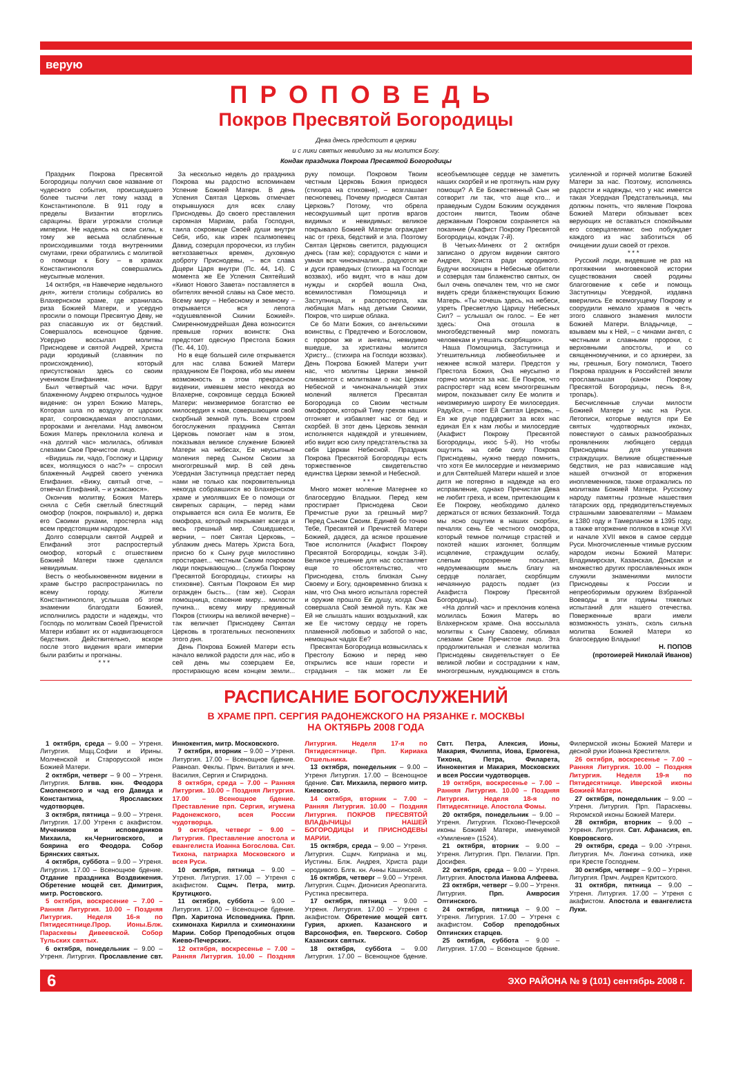верую
ПРОПОВЕДЬ
Покров Пресвятой Богородицы
Дева днесь предстоит в церкви
и с лики святых невидимо за ны молится Богу.
Кондак праздника Покрова Пресвятой Богородицы
Праздник Покрова Пресвятой Богородицы получил свое название от чудесного события, происшедшего более тысячи лет тому назад в Константинополе. В 911 году в пределы Византии вторглись сарацины. Враги угрожали столице империи. Не надеясь на свои силы, к тому же весьма ослабленные происходившими тогда внутренними смутами, греки обратились с молитвой о помощи к Богу – в храмах Константинополя совершались неусыпные моления.
14 октября, «в Навечерие недельного дня», жители столицы собрались во Влахернском храме, где хранилась риза Божией Матери, и усердно просили о помощи Пресвятую Деву, не раз спасавшую их от бедствий. Совершалось всенощное бдение. Усердно воссылал молитвы Приснодеве и святой Андрей, Христа ради юродивый (славянин по происхождению), который присутствовал здесь со своим учеником Епифанием.
Был четвертый час ночи. Вдруг блаженному Андрею открылось чудное видение: он узрел Божию Матерь, Которая шла по воздуху от царских врат, сопровождаемая апостолами, пророками и ангелами. Над амвоном Божия Матерь преклонила колена и «на долгий час» молилась, обливая слезами Свое Пречистое лицо.
«Видишь ли, чадо, Госпожу и Царицу всех, молящуюся о нас?» – спросил блаженный Андрей своего ученика Епифания. «Вижу, святый отче, – отвечал Епифаний, – и ужасаюся».
Окончив молитву, Божия Матерь сняла с Себя светлый блестящий омофор (покров, покрывало) и, держа его Своими руками, простерла над всем предстоящим народом.
Долго созерцали святой Андрей и Епифаний этот распростертый омофор, который с отшествием Божией Матери также сделался невидимым.
Весть о необыкновенном видении в храме быстро распространилась по всему городу. Жители Константинополя, услышав об этом знамении благодати Божией, исполнились радости и надежды, что Господь по молитвам Своей Пречистой Матери избавит их от надвигающегося бедствия. Действительно, вскоре после этого видения враги империи были разбиты и прогнаны.
* * *
За несколько недель до праздника Покрова мы радостно вспоминаем Успение Божией Матери. В день Успения Святая Церковь отмечает открывшуюся для всех славу Приснодевы. До своего преставления скромная Мариам, раба Господня, таила сокровище Своей души внутри Себя, ибо, как изрек псалмопевец Давид, созерцая пророчески, из глубин ветхозаветных времен, духовную доброту Приснодевы, – вся слава Дщери Царя внутри (Пс. 44, 14). С момента же Ее Успения Святейший «Кивот Нового Завета» поставляется в обителях вечной славы на Свое место. Всему миру – Небесному и земному – открывается вся лепота «одушевленной Скинии Божией». Смиренномудрейшая Дева возносится превыше горних воинств: Она предстоит одесную Престола Божия (Пс. 44, 10).
Но в еще большей силе открывается для нас слава Божией Матери праздником Ее Покрова, ибо мы имеем возможность в этом прекрасном видении, имевшем место некогда во Влахерне, сокровище сердца Божией Матери: неизмеримое богатство ее милосердия к нам, совершающим свой скорбный земной путь. Всем строем богослужения праздника Святая Церковь помогает нам в этом, показывая великое служение Божией Матери на небесах, Ее неусыпные моления перед Сыном Своим за многогрешный мир. В сей день Усердная Заступница предстает перед нами не только как покровительница некогда собравшихся во Влахернском храме и умолявших Ее о помощи от свирепых сарацин, – перед нами открывается вся сила Ее молитв, Ее омофора, который покрывает всегда и весь грешный мир. Сошедшееся, вернии, – поет Святая Церковь, – ублажим днесь Матерь Христа Бога, присно бо к Сыну руце милостивно простирает... честным Своим покровом люди покрывающую... (служба Покрову Пресвятой Богородицы, стихиры на стиховне). Святым Покровом Ея мир огражден бысть... (там же). Скорая помощница, спасение миру... милости пучина... всему миру предивный Покров (стихиры на великой вечерне) – так величает Приснодеву Святая Церковь в трогательных песнопениях этого дня.
День Покрова Божией Матери есть начало великой радости для нас, ибо в сей день мы созерцаем Ее, простирающую всем концем земли... руку помощи. Покровом Твоим честным Церковь Божия приодеся (стихира на стиховне), – возглашает песнопевец. Почему приодеся Святая Церковь? Потому, что обрела несокрушимый щит против врагов видимых и невидимых: великое покрывало Божией Матери ограждает нас от греха, бедствий и зла. Поэтому Святая Церковь светится, радующися днесь (там же); сорадуются с нами и умная вся чиноначалия... радуются же и дуси праведных (стихира на Господи воззвах), ибо видят, что в наш дом нужды и скорбей вошла Она, всемилостивая Помощница и Заступница, и распростерла, как любящая Мать над детьми Своими, Покров, что ширше облака.
Се бо Мати Божия, со ангельскими воинствы, с Предтечею и Богословом, с пророки же и ангелы, невидимо вшедше, за христианы молится Христу... (стихира на Господи воззвах). День Покрова Божией Матери учит нас, что молитвы Церкви земной сливаются с молитвами о нас Церкви Небесной и чиноначальницей этих молений является Пресвятая Богородица со Своим честным омофором, который Тиму грехов наших отгоняет и избавляет нас от бед и скорбей. В этот день Церковь земная исполняется надеждой и утешением, ибо видит всю силу предстательства за себя Церкви Небесной. Праздник Покрова Пресвятой Богородицы есть торжественное свидетельство единства Церкви земной и Небесной.
* * *
Много может моление Матернее ко благосердию Владыки. Перед кем простирает Приснодева Свои Пречистые руки за грешный мир? Перед Сыном Своим. Единей бо точию Тебе, Пресвятей и Пречистей Матери Божией, дадеся, да всякое прошение Твое исполнится (Акафист Покрову Пресвятой Богородицы, кондак 3-й). Великое утешение для нас составляет еще то обстоятельство, что Приснодева, столь близкая Сыну Своему и Богу, одновременно близка к нам, что Она много испытала горестей и оружие прошло Ее душу, когда Она совершала Свой земной путь. Как же Ей не слышать наших воздыханий, как же Ее чистому сердцу не гореть пламенной любовью и заботой о нас, немощных чадах Ее?
Пресвятая Богородица возвысилась к Престолу Божию и перед нею открылись все наши горести и страдания – так может ли Ее всеобъемлющее сердце не заметить наших скорбей и не протянуть нам руку помощи? А Ее Божественный Сын не сотворит ли так, что аще кто... и праведным Судом Божиим осуждения достоин явится, Твоим обаче державным Покровом сохраняется на покаяние (Акафист Покрову Пресвятой Богородицы, кондак 7-й).
В Четьих-Минеях от 2 октября записано о другом видении святого Андрея, Христа ради юродивого. Будучи восхищен в Небесные обители и созерцая там блаженство святых, он был очень опечален тем, что не смог видеть среди блаженствующих Божию Матерь. «Ты хочешь здесь, на небеси, узреть Пресветлую Царицу Небесных Сил? – услышал он голос. – Ее нет здесь: Она отошла в многобедственный мир помогать человекам и утешать скорбящих».
Наша Помощница, Заступница и Утешительница любвеобильнее и нежнее всякой матери. Предстоя у Престола Божия, Она неусыпно и горячо молится за нас. Ее Покров, что распростерт над всем многогрешным миром, показывает силу Ее молитв и неизмеримую широту Ее милосердия. Радуйся, – поет Ей Святая Церковь, – Ея же руце поддержит за всех нас единая Ея к нам любы и милосердие (Акафист Покрову Пресвятой Богородицы, икос 5-й). Но чтобы ощутить на себе силу Покрова Приснодевы, нужно твердо помнить, что хотя Ее милосердие и неизмеримо и для Святейшей Матери нашей и злое дитя не потеряно в надежде на его исправление, однако Пречистая Дева не любит греха, и всем, притекающим к Ее Покрову, необходимо далеко держаться от всяких беззаконий. Тогда мы ясно ощутим в наших скорбях, печалях сень Ее честного омофора, который темное полчище страстей и похотей наших изгоняет, болящим исцеление, страждущим ослабу, слепым прозрение посылает, недоумевающим мысль благу на сердце полагает, скорбящим нечаянную радость подает (из Акафиста Покрову Пресвятой Богородицы).
«На долгий час» и преклонив колена молилась Божия Матерь во Влахернском храме. Она воссылала молитвы к Сыну Сваоему, обливая слезами Свое Пречистое лицо. Эта продолжительная и слезная молитва Приснодевы свидетельствует о Ее великой любви и сострадании к нам, многогрешным, нуждающимся в столь усиленной и горячей молитве Божией Матери за нас. Поэтому, исполняясь радости и надежды, что у нас имеется такая Усердная Предстательница, мы должны понять, что явление Покрова Божией Матери обязывает всех верующих не оставаться спокойными его созерцателями: оно побуждает каждого из нас заботиться об очищении души своей от грехов.
* * *
Русский люди, видевшие не раз на протяжении многовековой истории существования своей родины благоговение к себе и помощь Заступницы Усердной, издавна вверились Ее всемогущему Покрову и соорудили немало храмов в честь этого славного знамения милости Божией Матери. Владычице, – взываем мы к Ней, – с чинами ангел, с честными и славными пророки, с верховными апостолы, и со священномученики, и со архиереи, за ны, грешныя, Богу помолися, Твоего Покрова праздник в Российстей земли прославльшая (канон Покрову Пресвятой Богородицы, песнь 8-я, тропарь).
Бесчисленные случаи милости Божией Матери у нас на Руси. Летописи, которые ведутся при Ее святых чудотворных иконах, повествуют о самых разнообразных проявлениях любящего сердца Приснодевы для утешения страждущих. Великие общественные бедствия, не раз нависавшие над нашей отчизной от вторжения иноплеменников, также отражались по молитвам Божией Матери. Русскому народу памятны грозные нашествия татарских орд, предводительствуемых страшными завоевателями – Мамаем в 1380 году и Тамерланом в 1395 году, а также вторжение поляков в конце XVI и начале XVII веков в самое сердце Руси. Многочисленные чтимые русским народом иконы Божией Матери: Владимирская, Казанская, Донская и множество других прославленных икон служили знамениями милости Приснодевы к России и непреоборимым оружием Взбранной Воеводы в эти годины тяжелых испытаний для нашего отечества. Поверженные враги имели возможность узнать, сколь сильна молитва Божией Матери ко благосердию Владыки!
Н. ПОПОВ
(протоиерей Николай Иванов)
РАСПИСАНИЕ БОГОСЛУЖЕНИЙ
В ХРАМЕ ПРП. СЕРГИЯ РАДОНЕЖСКОГО НА РЯЗАНКЕ г. МОСКВЫ
НА ОКТЯБРЬ 2008 ГОДА
1 октября, среда – 9.00 – Утреня. Литургия. Мщц.Софии и Ирины. Молченской и Старорусской икон Божией Матери.
2 октября, четверг – 9 00 – Утреня. Литургия. Блгвв. кнн. Феодора Смоленского и чад его Давида и Константина, Ярославских чудотворцев.
3 октября, пятница – 9.00 – Утреня. Литургия. 17.00 Утреня с акафистом. Мучеников и исповедников Михаила, кн.Черниговского, и боярина его Феодора. Собор Брянских святых.
4 октября, суббота – 9.00 – Утреня. Литургия. 17.00 – Всенощное бдение. Отдание праздника Воздвижения. Обретение мощей свт. Димитрия, митр. Ростовского.
5 октября, воскресение – 7.00 – Ранняя Литургия. 10.00 – Поздняя Литургия. Неделя 16-я по Пятидесятнице.Прор. Ионы.Блж. Параскевы Дивеевской. Собор Тульских святых.
6 октября, понедельник – 9.00 – Утреня. Литургия. Прославление свт. Иннокентия, митр. Московского.
7 октября, вторник – 9.00 – Утреня. Литургия. 17.00 – Всенощное бдение. Равноап. Феклы. Прмч. Виталия и мчч. Василия, Сергия и Спиридона.
8 октября, среда – 7.00 – Ранняя Литургия. 10.00 – Поздняя Литургия. 17.00 – Всенощное бдение. Преставление прп. Сергия, игумена Радонежского, всея России чудотворца.
9 октября, четверг – 9.00 – Литургия. Преставление апостола и евангелиста Иоанна Богослова. Свт. Тихона, патриарха Московского и всея Руси.
10 октября, пятница – 9.00 – Утреня. Литургия. 17.00 – Утреня с акафистом. Сщмч. Петра, митр. Крутицкого.
11 октября, суббота – 9.00 – Литургия. 17.00 – Всенощное бдение. Прп. Харитона Исповедника. Прпп. схимонаха Кирилла и схимонахини Марии. Собор Преподобных отцов Киево-Печерских.
12 октября, воскресенье – 7.00 – Ранняя Литургия. 10.00 – Поздняя Литургия. Неделя 17-я по Пятидесятнице. Прп. Кириака Отшельника.
13 октября, понедельник – 9.00 – Утреня Литургия. 17.00 – Всенощное бдение. Свт. Михаила, первого митр. Киевского.
14 октября, вторник – 7.00 – Ранняя Литургия. 10.00 – Поздняя Литургия. ПОКРОВ ПРЕСВЯТОЙ ВЛАДЫЧИЦЫ НАШЕЙ БОГОРОДИЦЫ И ПРИСНОДЕВЫ МАРИИ.
15 октября, среда – 9.00 – Утреня. Литургия. Сщмч. Киприана и мц. Иустины. Блж. Андрея, Христа ради юродивого. Блгв. кн. Анны Кашинской.
16 октября, четверг – 9.00 – Утреня. Литургия. Сщмч. Дионисия Ареопагита. Рустика пресвитера.
17 октября, пятница – 9.00 – Утреня. Литургия. 17.00 – Утреня с акафистом. Обретение мощей свтт. Гурия, архиеп. Казанского и Варсонофия, еп. Тверского. Собор Казанских святых.
18 октября, суббота – 9.00 Литургия. 17.00 – Всенощное бдение. Свтт. Петра, Алексия, Ионы, Макария, Филиппа, Иова, Ермогена, Тихона, Петра, Филарета, Иннокентия и Макария, Московских и всея России чудотворцев.
19 октября, воскресенье – 7.00 – Ранняя Литургия. 10.00 – Поздняя Литургия. Неделя 18-я по Пятидесятнице. Апостола Фомы.
20 октября, понедельник – 9.00 – Утреня. Литургия. Псково-Печерской иконы Божией Матери, именуемой «Умиление» (1524).
21 октября, вторник – 9.00 – Утреня. Литургия. Прп. Пелагии. Прп. Досифея.
22 октября, среда – 9.00 – Утреня. Литургия. Апостола Иакова Алфеева.
23 октября, четверг – 9.00 – Утреня. Литургия. Прп. Амвросия Оптинского.
24 октября, пятница – 9.00 – Утреня. Литургия. 17.00 – Утреня с акафистом. Собор преподобных Оптинских старцев.
25 октября, суббота – 9.00 – Литургия. 17.00 – Всенощное бдение. Филермской иконы Божией Матери и десной руки Иоанна Крестителя.
26 октября, воскресенье – 7.00 – Ранняя Литургия. 10.00 – Поздняя Литургия. Неделя 19-я по Пятидесятнице. Иверской иконы Божией Матери.
27 октября, понедельник – 9.00 – Утреня. Литургия. Прп. Параскевы. Яхромской иконы Божией Матери.
28 октября, вторник – 9.00 – Утреня. Литургия. Свт. Афанасия, еп. Ковровского.
29 октября, среда – 9.00 -Утреня. Литургия. Мч. Лонгина сотника, иже при Кресте Господнем.
30 октября, четверг – 9.00 – Утреня. Литургия. Прмч. Андрея Критского.
31 октября, пятница – 9.00 – Утреня. Литургия. 17.00 – Утреня с акафистом. Апостола и евангелиста Луки.
6 ЭХО РАЙОНА № 9 (101) сентябрь 2008 г.